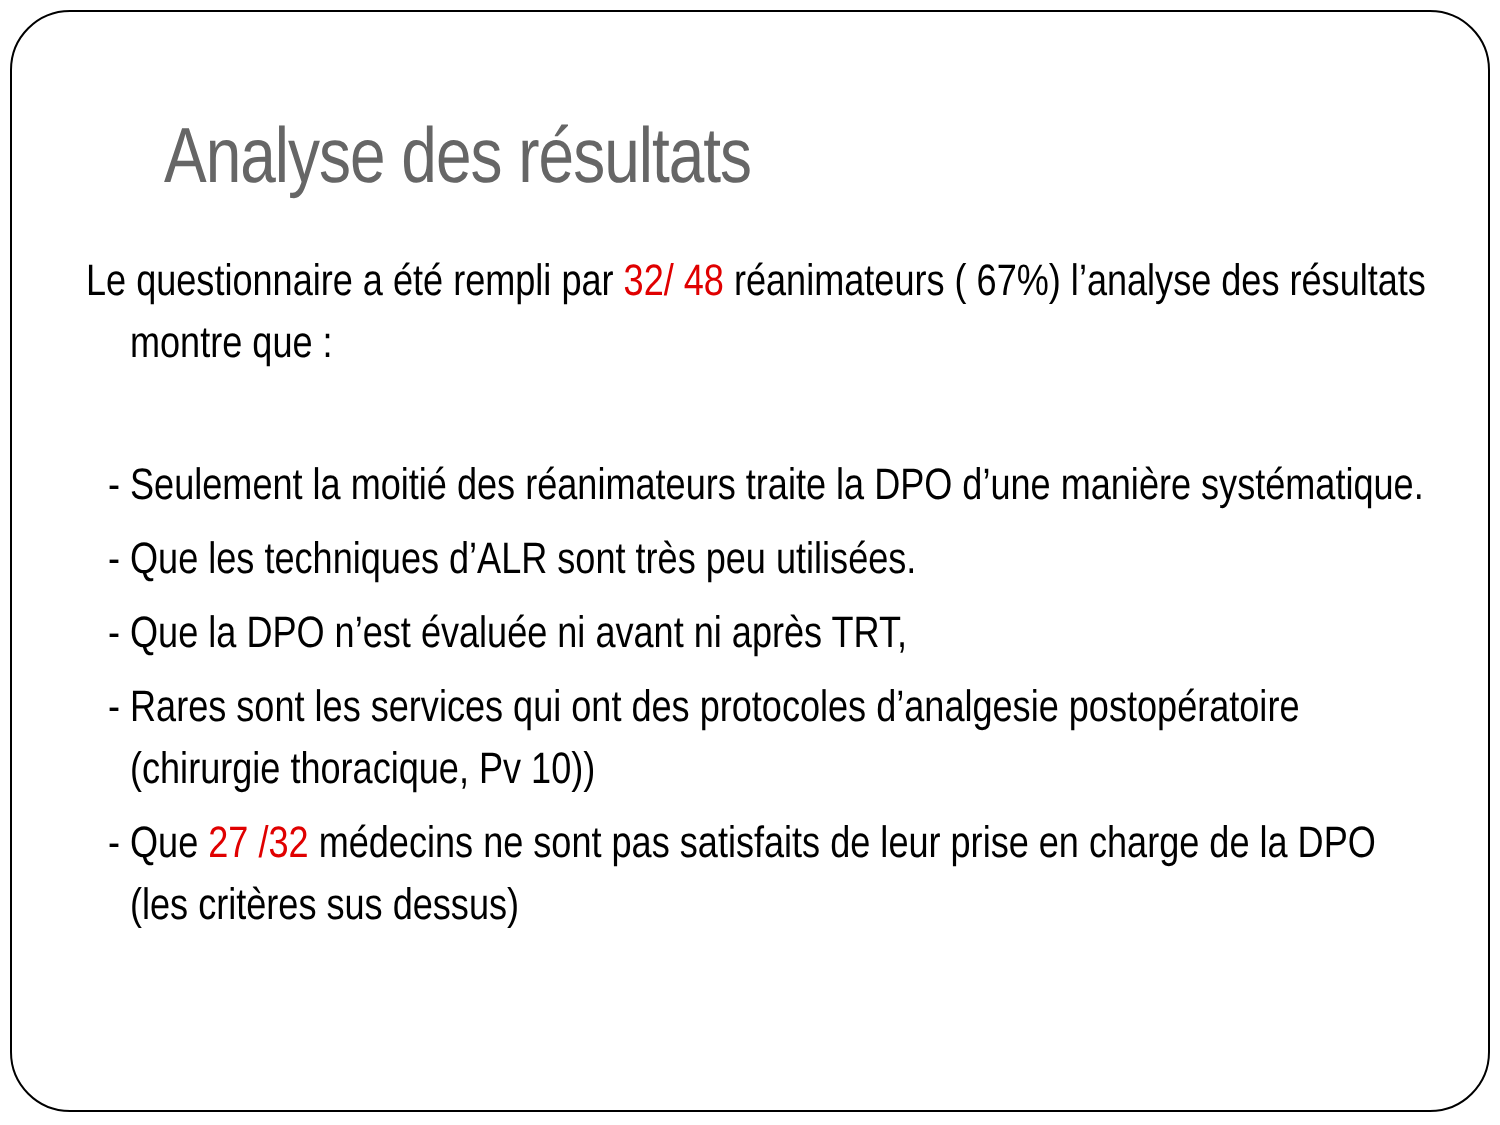Analyse des résultats
Le questionnaire a été rempli par 32/ 48 réanimateurs ( 67%) l’analyse des résultats montre que :
- Seulement la moitié des réanimateurs traite la DPO d’une manière systématique.
- Que les techniques d’ALR sont très peu utilisées.
- Que la DPO n’est évaluée ni avant ni après TRT,
- Rares sont les services qui ont des protocoles d’analgesie postopératoire (chirurgie thoracique, Pv 10))
- Que 27 /32 médecins ne sont pas satisfaits de leur prise en charge de la DPO (les critères sus dessus)